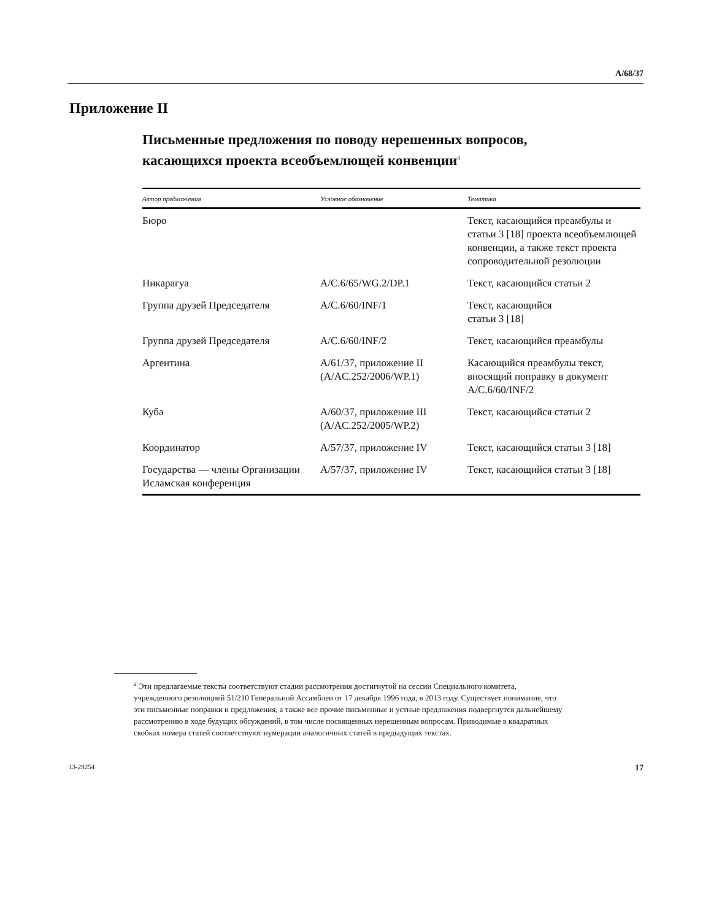A/68/37
Приложение II
Письменные предложения по поводу нерешенных вопросов, касающихся проекта всеобъемлющей конвенции<sup>a</sup>
| Автор предложения | Условное обозначение | Тематика |
| --- | --- | --- |
| Бюро | | Текст, касающийся преамбулы и статьи 3 [18] проекта всеобъемлющей конвенции, а также текст проекта сопроводительной резолюции |
| Никарагуа | A/C.6/65/WG.2/DP.1 | Текст, касающийся статьи 2 |
| Группа друзей Председателя | A/C.6/60/INF/1 | Текст, касающийся статьи 3 [18] |
| Группа друзей Председателя | A/C.6/60/INF/2 | Текст, касающийся преамбулы |
| Аргентина | A/61/37, приложение II (A/AC.252/2006/WP.1) | Касающийся преамбулы текст, вносящий поправку в документ A/C.6/60/INF/2 |
| Куба | A/60/37, приложение III (A/AC.252/2005/WP.2) | Текст, касающийся статьи 2 |
| Координатор | A/57/37, приложение IV | Текст, касающийся статьи 3 [18] |
| Государства — члены Организации Исламская конференция | A/57/37, приложение IV | Текст, касающийся статьи 3 [18] |
<sup>a</sup> Эти предлагаемые тексты соответствуют стадии рассмотрения достигнутой на сессии Специального комитета, учрежденного резолюцией 51/210 Генеральной Ассамблеи от 17 декабря 1996 года, в 2013 году. Существует понимание, что эти письменные поправки и предложения, а также все прочие письменные и устные предложения подвергнутся дальнейшему рассмотрению в ходе будущих обсуждений, в том числе посвященных нерешенным вопросам. Приводимые в квадратных скобках номера статей соответствуют нумерации аналогичных статей в предыдущих текстах.
13-29254 17